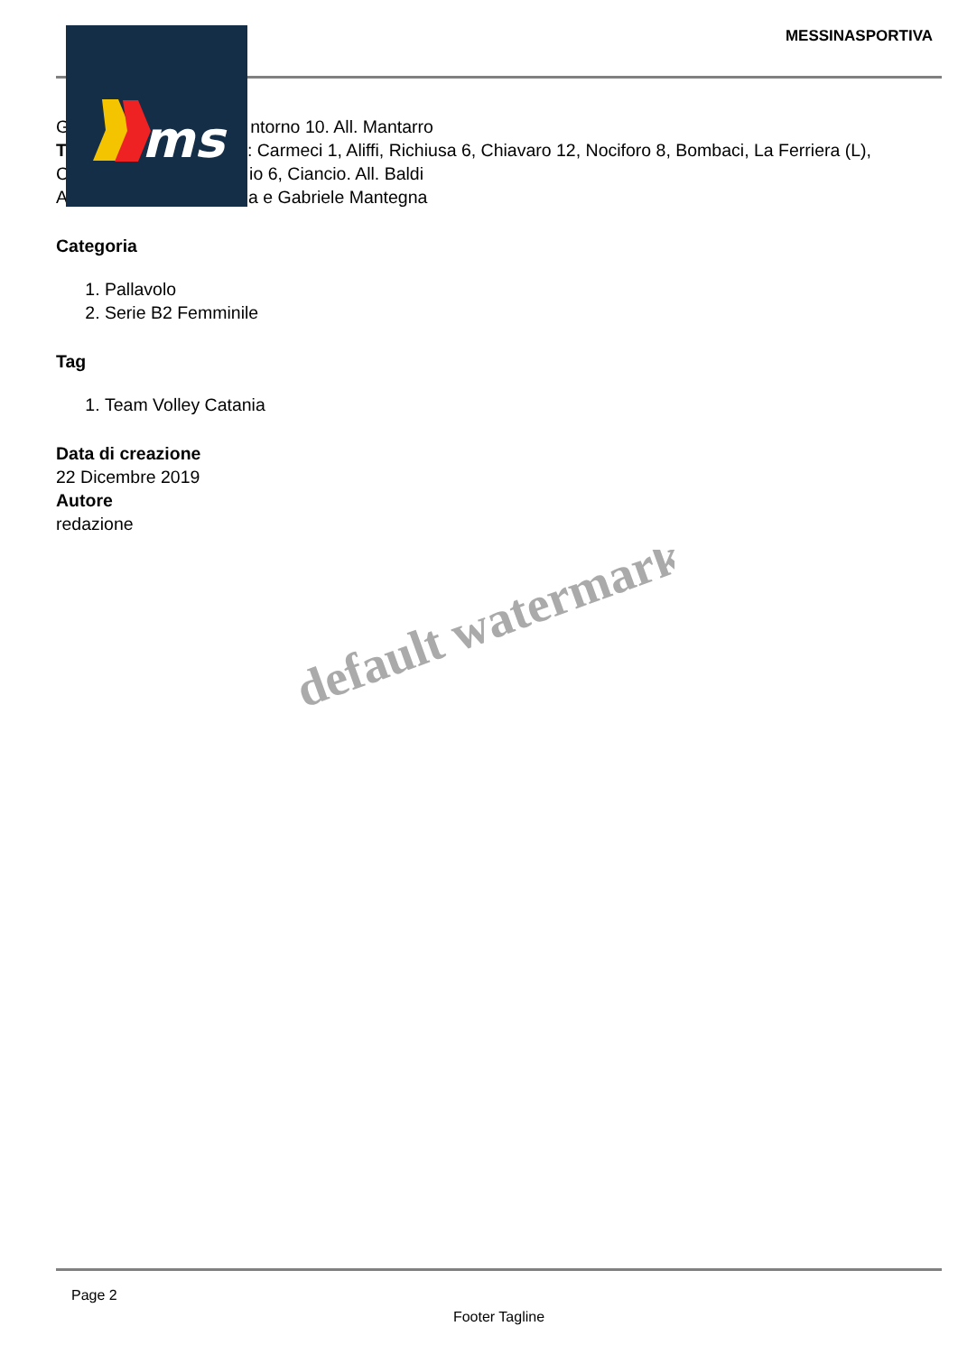MESSINASPORTIVA
G ntorno 10. All. Mantarro
T : Carmeci 1, Aliffi, Richiusa 6, Chiavaro 12, Nociforo 8, Bombaci, La Ferriera (L),
C io 6, Ciancio. All. Baldi
A a e Gabriele Mantegna
Categoria
1. Pallavolo
2. Serie B2 Femminile
Tag
1. Team Volley Catania
Data di creazione
22 Dicembre 2019
Autore
redazione
default watermark
ms
Page 2
Footer Tagline